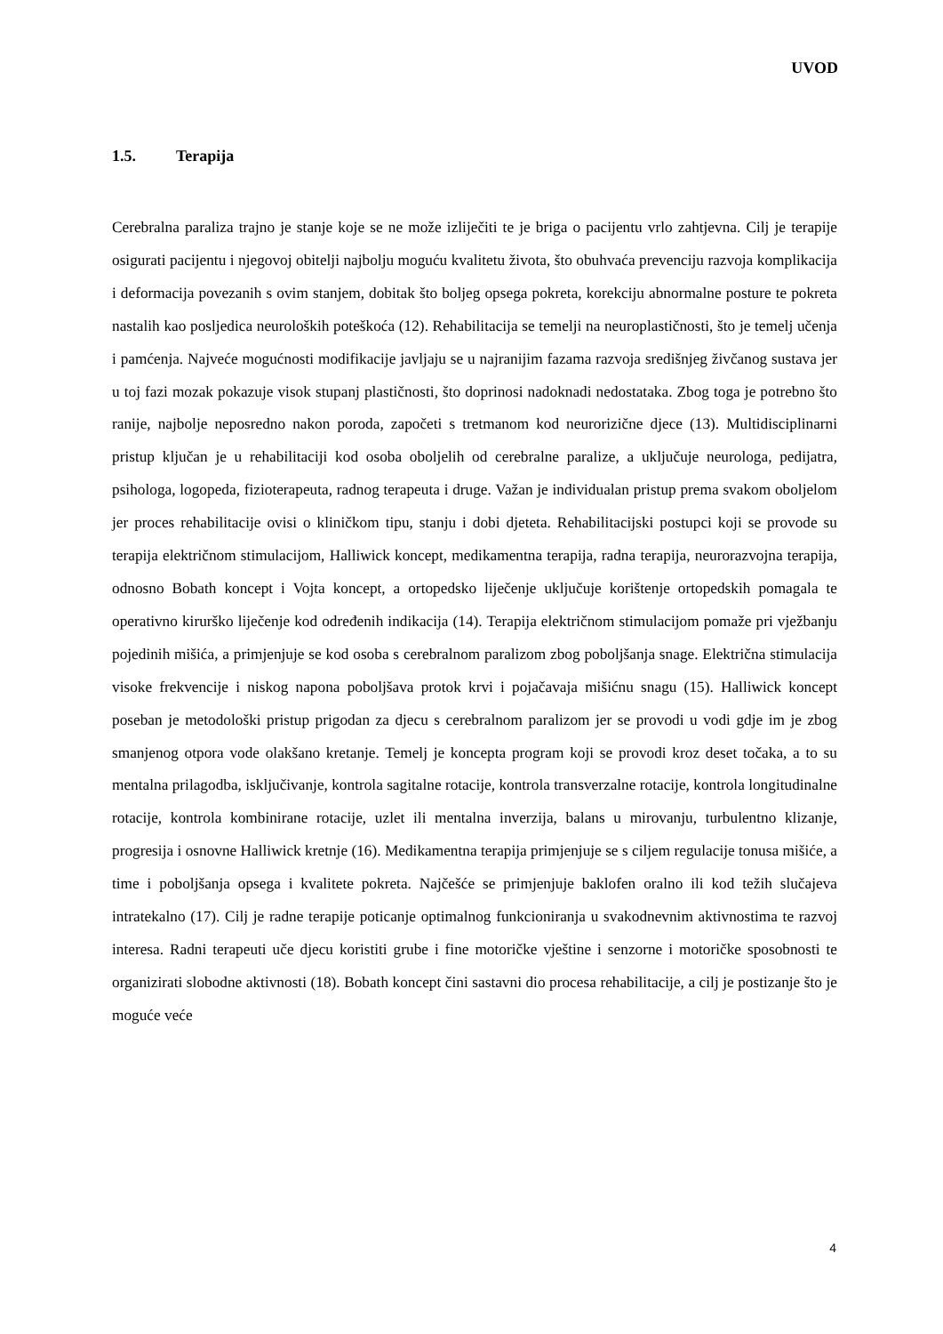UVOD
1.5. Terapija
Cerebralna paraliza trajno je stanje koje se ne može izliječiti te je briga o pacijentu vrlo zahtjevna. Cilj je terapije osigurati pacijentu i njegovoj obitelji najbolju moguću kvalitetu života, što obuhvaća prevenciju razvoja komplikacija i deformacija povezanih s ovim stanjem, dobitak što boljeg opsega pokreta, korekciju abnormalne posture te pokreta nastalih kao posljedica neuroloških poteškoća (12). Rehabilitacija se temelji na neuroplastičnosti, što je temelj učenja i pamćenja. Najveće mogućnosti modifikacije javljaju se u najranijim fazama razvoja središnjeg živčanog sustava jer u toj fazi mozak pokazuje visok stupanj plastičnosti, što doprinosi nadoknadi nedostataka. Zbog toga je potrebno što ranije, najbolje neposredno nakon poroda, započeti s tretmanom kod neurorizične djece (13). Multidisciplinarni pristup ključan je u rehabilitaciji kod osoba oboljelih od cerebralne paralize, a uključuje neurologa, pedijatra, psihologa, logopeda, fizioterapeuta, radnog terapeuta i druge. Važan je individualan pristup prema svakom oboljelom jer proces rehabilitacije ovisi o kliničkom tipu, stanju i dobi djeteta. Rehabilitacijski postupci koji se provode su terapija električnom stimulacijom, Halliwick koncept, medikamentna terapija, radna terapija, neurorazvojna terapija, odnosno Bobath koncept i Vojta koncept, a ortopedsko liječenje uključuje korištenje ortopedskih pomagala te operativno kirurško liječenje kod određenih indikacija (14). Terapija električnom stimulacijom pomaže pri vježbanju pojedinih mišića, a primjenjuje se kod osoba s cerebralnom paralizom zbog poboljšanja snage. Električna stimulacija visoke frekvencije i niskog napona poboljšava protok krvi i pojačavaja mišićnu snagu (15). Halliwick koncept poseban je metodološki pristup prigodan za djecu s cerebralnom paralizom jer se provodi u vodi gdje im je zbog smanjenog otpora vode olakšano kretanje. Temelj je koncepta program koji se provodi kroz deset točaka, a to su mentalna prilagodba, isključivanje, kontrola sagitalne rotacije, kontrola transverzalne rotacije, kontrola longitudinalne rotacije, kontrola kombinirane rotacije, uzlet ili mentalna inverzija, balans u mirovanju, turbulentno klizanje, progresija i osnovne Halliwick kretnje (16). Medikamentna terapija primjenjuje se s ciljem regulacije tonusa mišiće, a time i poboljšanja opsega i kvalitete pokreta. Najčešće se primjenjuje baklofen oralno ili kod težih slučajeva intratekalno (17). Cilj je radne terapije poticanje optimalnog funkcioniranja u svakodnevnim aktivnostima te razvoj interesa. Radni terapeuti uče djecu koristiti grube i fine motoričke vještine i senzorne i motoričke sposobnosti te organizirati slobodne aktivnosti (18). Bobath koncept čini sastavni dio procesa rehabilitacije, a cilj je postizanje što je moguće veće
4